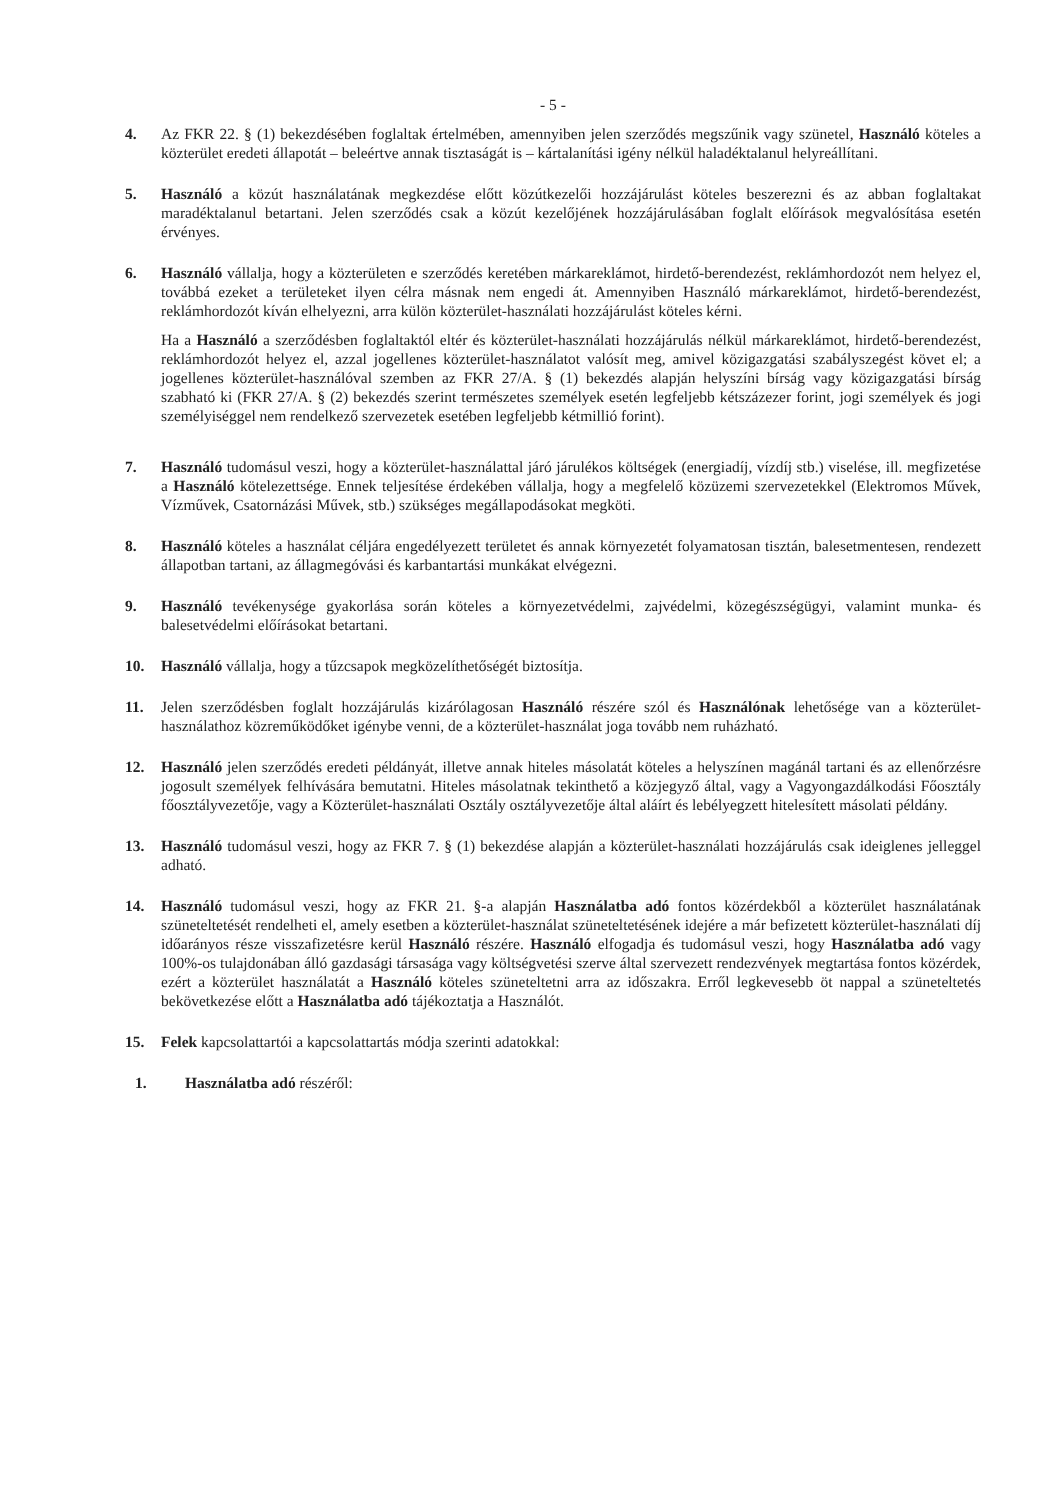- 5 -
4. Az FKR 22. § (1) bekezdésében foglaltak értelmében, amennyiben jelen szerződés megszűnik vagy szünetel, Használó köteles a közterület eredeti állapotát – beleértve annak tisztaságát is – kártalanítási igény nélkül haladéktalanul helyreállítani.
5. Használó a közút használatának megkezdése előtt közútkezelői hozzájárulást köteles beszerezni és az abban foglaltakat maradéktalanul betartani. Jelen szerződés csak a közút kezelőjének hozzájárulásában foglalt előírások megvalósítása esetén érvényes.
6. Használó vállalja, hogy a közterületen e szerződés keretében márkareklámot, hirdető-berendezést, reklámhordozót nem helyez el, továbbá ezeket a területeket ilyen célra másnak nem engedi át. Amennyiben Használó márkareklámot, hirdető-berendezést, reklámhordozót kíván elhelyezni, arra külön közterület-használati hozzájárulást köteles kérni.
Ha a Használó a szerződésben foglaltaktól eltér és közterület-használati hozzájárulás nélkül márkareklámot, hirdető-berendezést, reklámhordozót helyez el, azzal jogellenes közterület-használatot valósít meg, amivel közigazgatási szabályszegést követ el; a jogellenes közterület-használóval szemben az FKR 27/A. § (1) bekezdés alapján helyszíni bírság vagy közigazgatási bírság szabható ki (FKR 27/A. § (2) bekezdés szerint természetes személyek esetén legfeljebb kétszázezer forint, jogi személyek és jogi személyiséggel nem rendelkező szervezetek esetében legfeljebb kétmillió forint).
7. Használó tudomásul veszi, hogy a közterület-használattal járó járulékos költségek (energiadíj, vízdíj stb.) viselése, ill. megfizetése a Használó kötelezettsége. Ennek teljesítése érdekében vállalja, hogy a megfelelő közüzemi szervezetekkel (Elektromos Művek, Vízművek, Csatornázási Művek, stb.) szükséges megállapodásokat megköti.
8. Használó köteles a használat céljára engedélyezett területet és annak környezetét folyamatosan tisztán, balesetmentesen, rendezett állapotban tartani, az állagmegóvási és karbantartási munkákat elvégezni.
9. Használó tevékenysége gyakorlása során köteles a környezetvédelmi, zajvédelmi, közegészségügyi, valamint munka- és balesetvédelmi előírásokat betartani.
10. Használó vállalja, hogy a tűzcsapok megközelíthetőségét biztosítja.
11. Jelen szerződésben foglalt hozzájárulás kizárólagosan Használó részére szól és Használónak lehetősége van a közterület-használathoz közreműködőket igénybe venni, de a közterület-használat joga tovább nem ruházható.
12. Használó jelen szerződés eredeti példányát, illetve annak hiteles másolatát köteles a helyszínen magánál tartani és az ellenőrzésre jogosult személyek felhívására bemutatni. Hiteles másolatnak tekinthető a közjegyző által, vagy a Vagyongazdálkodási Főosztály főosztályvezetője, vagy a Közterület-használati Osztály osztályvezetője által aláírt és lebélyegzett hitelesített másolati példány.
13. Használó tudomásul veszi, hogy az FKR 7. § (1) bekezdése alapján a közterület-használati hozzájárulás csak ideiglenes jelleggel adható.
14. Használó tudomásul veszi, hogy az FKR 21. §-a alapján Használatba adó fontos közérdekből a közterület használatának szüneteltetését rendelheti el, amely esetben a közterület-használat szüneteltetésének idejére a már befizetett közterület-használati díj időarányos része visszafizetésre kerül Használó részére. Használó elfogadja és tudomásul veszi, hogy Használatba adó vagy 100%-os tulajdonában álló gazdasági társasága vagy költségvetési szerve által szervezett rendezvények megtartása fontos közérdek, ezért a közterület használatát a Használó köteles szüneteltetni arra az időszakra. Erről legkevesebb öt nappal a szüneteltetés bekövetkezése előtt a Használatba adó tájékoztatja a Használót.
15. Felek kapcsolattartói a kapcsolattartás módja szerinti adatokkal:
1. Használatba adó részéről: